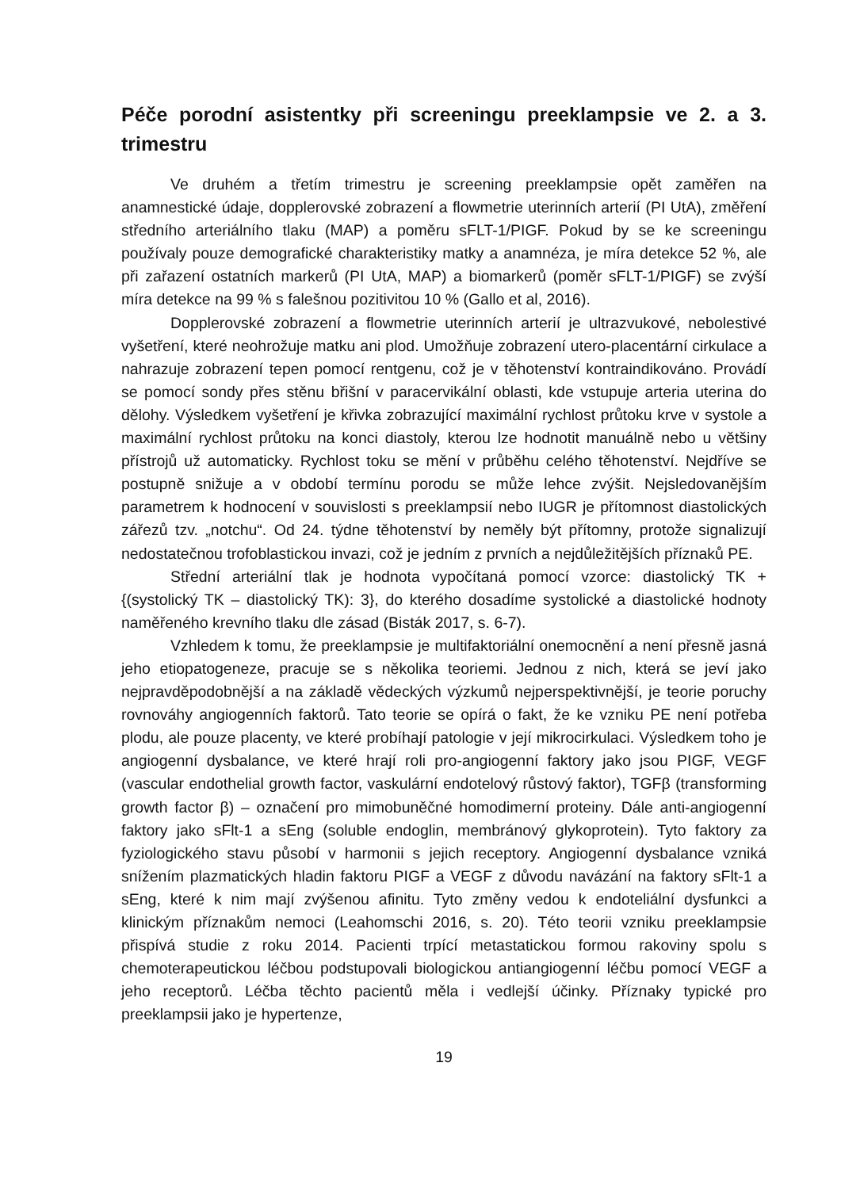Péče porodní asistentky při screeningu preeklampsie ve 2. a 3. trimestru
Ve druhém a třetím trimestru je screening preeklampsie opět zaměřen na anamnestické údaje, dopplerovské zobrazení a flowmetrie uterinních arterií (PI UtA), změření středního arteriálního tlaku (MAP) a poměru sFLT-1/PIGF. Pokud by se ke screeningu používaly pouze demografické charakteristiky matky a anamnéza, je míra detekce 52 %, ale při zařazení ostatních markerů (PI UtA, MAP) a biomarkerů (poměr sFLT-1/PIGF) se zvýší míra detekce na 99 % s falešnou pozitivitou 10 % (Gallo et al, 2016).
Dopplerovské zobrazení a flowmetrie uterinních arterií je ultrazvukové, nebolestivé vyšetření, které neohrožuje matku ani plod. Umožňuje zobrazení utero-placentární cirkulace a nahrazuje zobrazení tepen pomocí rentgenu, což je v těhotenství kontraindikováno. Provádí se pomocí sondy přes stěnu břišní v paracervikální oblasti, kde vstupuje arteria uterina do dělohy. Výsledkem vyšetření je křivka zobrazující maximální rychlost průtoku krve v systole a maximální rychlost průtoku na konci diastoly, kterou lze hodnotit manuálně nebo u většiny přístrojů už automaticky. Rychlost toku se mění v průběhu celého těhotenství. Nejdříve se postupně snižuje a v období termínu porodu se může lehce zvýšit. Nejsledovanějším parametrem k hodnocení v souvislosti s preeklampsií nebo IUGR je přítomnost diastolických zářezů tzv. „notchu“. Od 24. týdne těhotenství by neměly být přítomny, protože signalizují nedostatečnou trofoblastickou invazi, což je jedním z prvních a nejdůležitějších příznaků PE.
Střední arteriální tlak je hodnota vypočítaná pomocí vzorce: diastolický TK + {(systolický TK – diastolický TK): 3}, do kterého dosadíme systolické a diastolické hodnoty naměřeného krevního tlaku dle zásad (Bisták 2017, s. 6-7).
Vzhledem k tomu, že preeklampsie je multifaktoriální onemocnění a není přesně jasná jeho etiopatogeneze, pracuje se s několika teoriemi. Jednou z nich, která se jeví jako nejpravděpodobnější a na základě vědeckých výzkumů nejperspektivnější, je teorie poruchy rovnováhy angiogenních faktorů. Tato teorie se opírá o fakt, že ke vzniku PE není potřeba plodu, ale pouze placenty, ve které probíhají patologie v její mikrocirkulaci. Výsledkem toho je angiogenní dysbalance, ve které hrají roli pro-angiogenní faktory jako jsou PIGF, VEGF (vascular endothelial growth factor, vaskulární endotelový růstový faktor), TGFβ (transforming growth factor β) – označení pro mimobuněčné homodimerní proteiny. Dále anti-angiogenní faktory jako sFlt-1 a sEng (soluble endoglin, membránový glykoprotein). Tyto faktory za fyziologického stavu působí v harmonii s jejich receptory. Angiogenní dysbalance vzniká snížením plazmatických hladin faktoru PIGF a VEGF z důvodu navázání na faktory sFlt-1 a sEng, které k nim mají zvýšenou afinitu. Tyto změny vedou k endoteliální dysfunkci a klinickým příznakům nemoci (Leahomschi 2016, s. 20). Této teorii vzniku preeklampsie přispívá studie z roku 2014. Pacienti trpící metastatickou formou rakoviny spolu s chemoterapeutickou léčbou podstupovali biologickou antiangiogenní léčbu pomocí VEGF a jeho receptorů. Léčba těchto pacientů měla i vedlejší účinky. Příznaky typické pro preeklampsii jako je hypertenze,
19